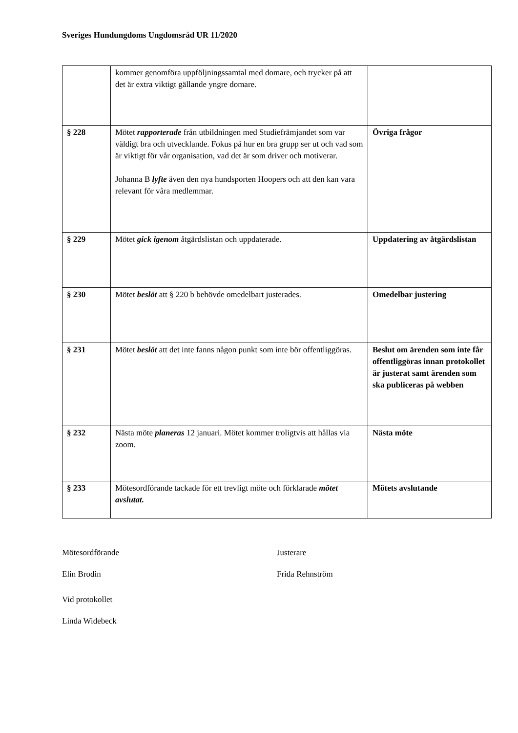Sveriges Hundungdoms Ungdomsråd UR 11/2020
| | kommer genomföra uppföljningssamtal med domare, och trycker på att det är extra viktigt gällande yngre domare. | |
| § 228 | Mötet rapporterade från utbildningen med Studiefrämjandet som var väldigt bra och utvecklande. Fokus på hur en bra grupp ser ut och vad som är viktigt för vår organisation, vad det är som driver och motiverar. Johanna B lyfte även den nya hundsporten Hoopers och att den kan vara relevant för våra medlemmar. | Övriga frågor |
| § 229 | Mötet gick igenom åtgärdslistan och uppdaterade. | Uppdatering av åtgärdslistan |
| § 230 | Mötet beslöt att § 220 b behövde omedelbart justerades. | Omedelbar justering |
| § 231 | Mötet beslöt att det inte fanns någon punkt som inte bör offentliggöras. | Beslut om ärenden som inte får offentliggöras innan protokollet är justerat samt ärenden som ska publiceras på webben |
| § 232 | Nästa möte planeras 12 januari. Mötet kommer troligtvis att hållas via zoom. | Nästa möte |
| § 233 | Mötesordförande tackade för ett trevligt möte och förklarade mötet avslutat. | Mötets avslutande |
Mötesordförande
Elin Brodin
Justerare
Frida Rehnström
Vid protokollet
Linda Widebeck